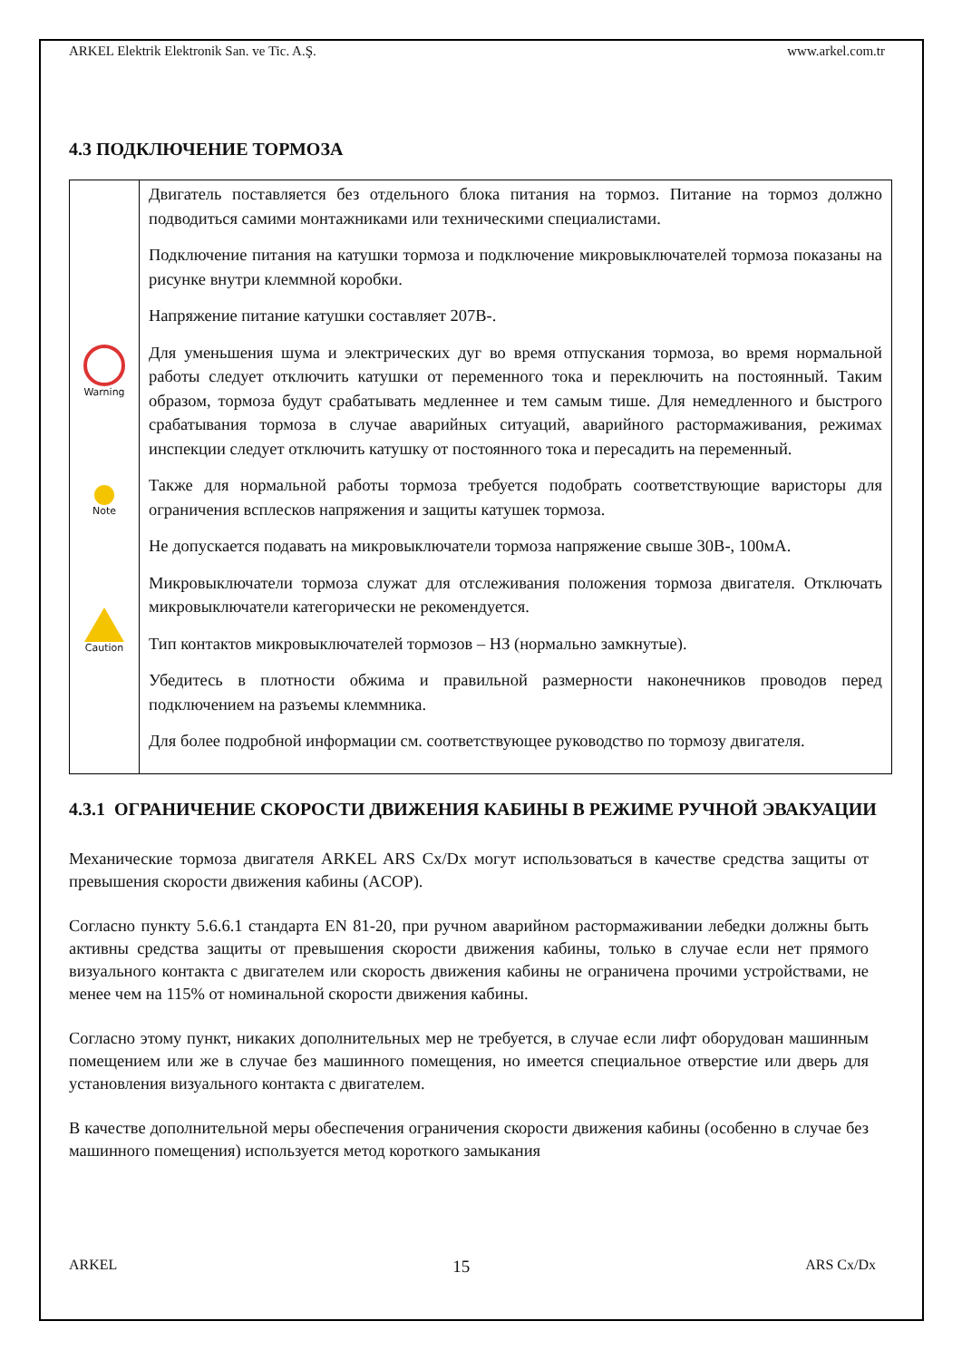ARKEL Elektrik Elektronik San. ve Tic. A.Ş. www.arkel.com.tr
4.3 ПОДКЛЮЧЕНИЕ ТОРМОЗА
| Warning Note Caution | Двигатель поставляется без отдельного блока питания на тормоз. Питание на тормоз должно подводиться самими монтажниками или техническими специалистами. Подключение питания на катушки тормоза и подключение микровыключателей тормоза показаны на рисунке внутри клеммной коробки. Напряжение питание катушки составляет 207В-. Для уменьшения шума и электрических дуг во время отпускания тормоза, во время нормальной работы следует отключить катушки от переменного тока и переключить на постоянный. Таким образом, тормоза будут срабатывать медленнее и тем самым тише. Для немедленного и быстрого срабатывания тормоза в случае аварийных ситуаций, аварийного растормаживания, режимах инспекции следует отключить катушку от постоянного тока и пересадить на переменный. Также для нормальной работы тормоза требуется подобрать соответствующие варисторы для ограничения всплесков напряжения и защиты катушек тормоза. Не допускается подавать на микровыключатели тормоза напряжение свыше 30В-, 100мА. Микровыключатели тормоза служат для отслеживания положения тормоза двигателя. Отключать микровыключатели категорически не рекомендуется. Тип контактов микровыключателей тормозов – НЗ (нормально замкнутые). Убедитесь в плотности обжима и правильной размерности наконечников проводов перед подключением на разъемы клеммника. Для более подробной информации см. соответствующее руководство по тормозу двигателя. |
4.3.1 ОГРАНИЧЕНИЕ СКОРОСТИ ДВИЖЕНИЯ КАБИНЫ В РЕЖИМЕ РУЧНОЙ ЭВАКУАЦИИ
Механические тормоза двигателя ARKEL ARS Cx/Dx могут использоваться в качестве средства защиты от превышения скорости движения кабины (ACOP).
Согласно пункту 5.6.6.1 стандарта EN 81-20, при ручном аварийном растормаживании лебедки должны быть активны средства защиты от превышения скорости движения кабины, только в случае если нет прямого визуального контакта с двигателем или скорость движения кабины не ограничена прочими устройствами, не менее чем на 115% от номинальной скорости движения кабины.
Согласно этому пункт, никаких дополнительных мер не требуется, в случае если лифт оборудован машинным помещением или же в случае без машинного помещения, но имеется специальное отверстие или дверь для установления визуального контакта с двигателем.
В качестве дополнительной меры обеспечения ограничения скорости движения кабины (особенно в случае без машинного помещения) используется метод короткого замыкания
ARKEL 15 ARS Cx/Dx